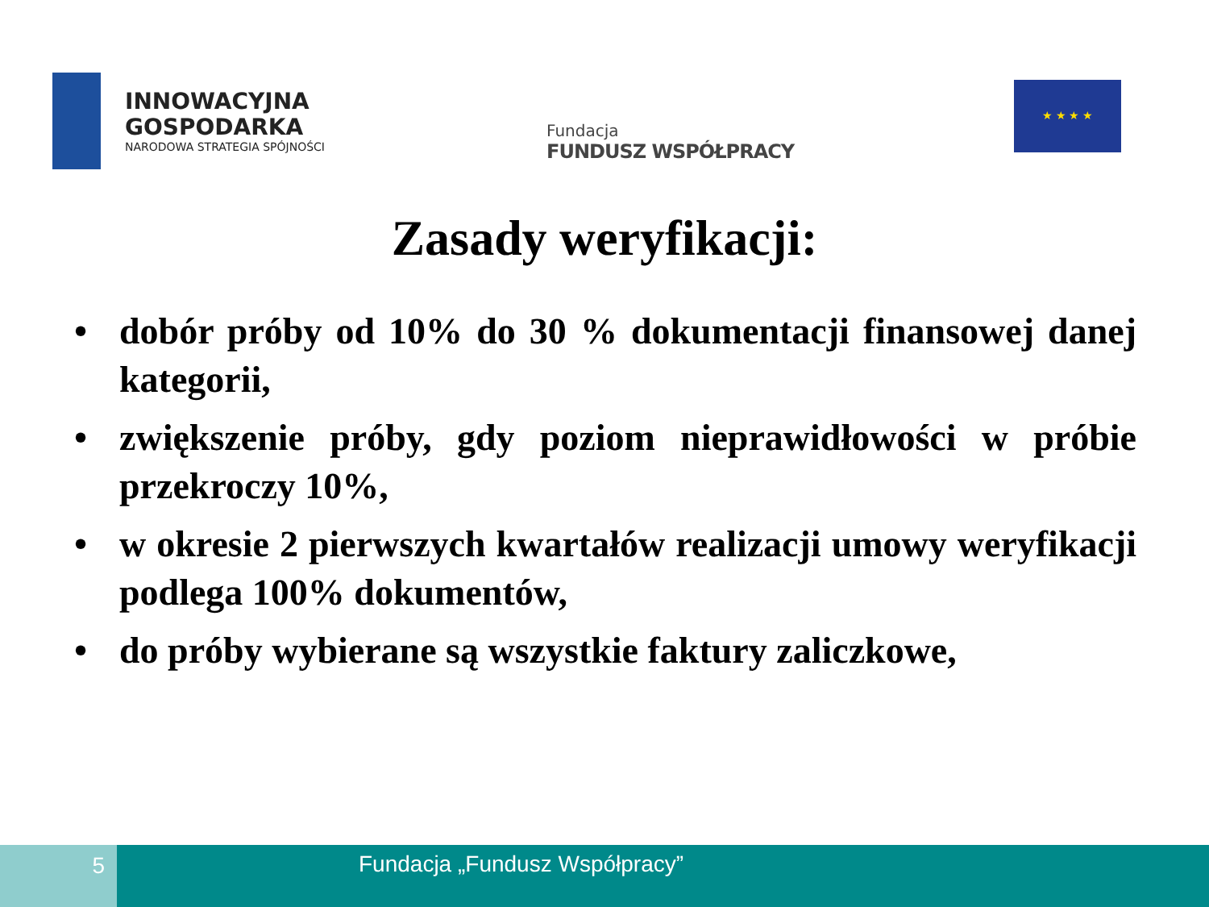INNOWACYJNA
GOSPODARKA
NARODOWA STRATEGIA SPÓJNOŚCI
Fundacja
FUNDUSZ WSPÓŁPRACY
★ ★ ★ ★
Zasady weryfikacji:
• dobór próby od 10% do 30 % dokumentacji finansowej danej kategorii,
• zwiększenie próby, gdy poziom nieprawidłowości w próbie przekroczy 10%,
• w okresie 2 pierwszych kwartałów realizacji umowy weryfikacji podlega 100% dokumentów,
• do próby wybierane są wszystkie faktury zaliczkowe,
5 Fundacja „Fundusz Współpracy”